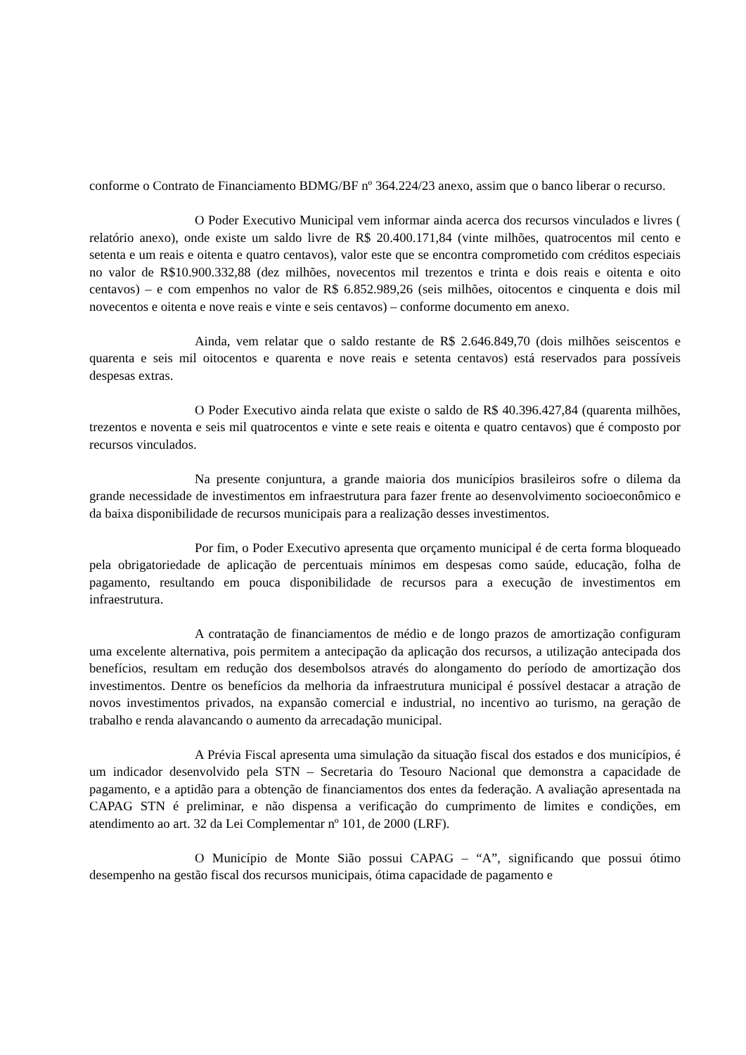conforme o Contrato de Financiamento BDMG/BF nº 364.224/23 anexo, assim que o banco liberar o recurso.
O Poder Executivo Municipal vem informar ainda acerca dos recursos vinculados e livres ( relatório anexo), onde existe um saldo livre de R$ 20.400.171,84 (vinte milhões, quatrocentos mil cento e setenta e um reais e oitenta e quatro centavos), valor este que se encontra comprometido com créditos especiais no valor de R$10.900.332,88 (dez milhões, novecentos mil trezentos e trinta e dois reais e oitenta e oito centavos) – e com empenhos no valor de R$ 6.852.989,26 (seis milhões, oitocentos e cinquenta e dois mil novecentos e oitenta e nove reais e vinte e seis centavos) – conforme documento em anexo.
Ainda, vem relatar que o saldo restante de R$ 2.646.849,70 (dois milhões seiscentos e quarenta e seis mil oitocentos e quarenta e nove reais e setenta centavos) está reservados para possíveis despesas extras.
O Poder Executivo ainda relata que existe o saldo de R$ 40.396.427,84 (quarenta milhões, trezentos e noventa e seis mil quatrocentos e vinte e sete reais e oitenta e quatro centavos) que é composto por recursos vinculados.
Na presente conjuntura, a grande maioria dos municípios brasileiros sofre o dilema da grande necessidade de investimentos em infraestrutura para fazer frente ao desenvolvimento socioeconômico e da baixa disponibilidade de recursos municipais para a realização desses investimentos.
Por fim, o Poder Executivo apresenta que orçamento municipal é de certa forma bloqueado pela obrigatoriedade de aplicação de percentuais mínimos em despesas como saúde, educação, folha de pagamento, resultando em pouca disponibilidade de recursos para a execução de investimentos em infraestrutura.
A contratação de financiamentos de médio e de longo prazos de amortização configuram uma excelente alternativa, pois permitem a antecipação da aplicação dos recursos, a utilização antecipada dos benefícios, resultam em redução dos desembolsos através do alongamento do período de amortização dos investimentos. Dentre os benefícios da melhoria da infraestrutura municipal é possível destacar a atração de novos investimentos privados, na expansão comercial e industrial, no incentivo ao turismo, na geração de trabalho e renda alavancando o aumento da arrecadação municipal.
A Prévia Fiscal apresenta uma simulação da situação fiscal dos estados e dos municípios, é um indicador desenvolvido pela STN – Secretaria do Tesouro Nacional que demonstra a capacidade de pagamento, e a aptidão para a obtenção de financiamentos dos entes da federação. A avaliação apresentada na CAPAG STN é preliminar, e não dispensa a verificação do cumprimento de limites e condições, em atendimento ao art. 32 da Lei Complementar nº 101, de 2000 (LRF).
O Município de Monte Sião possui CAPAG – “A”, significando que possui ótimo desempenho na gestão fiscal dos recursos municipais, ótima capacidade de pagamento e